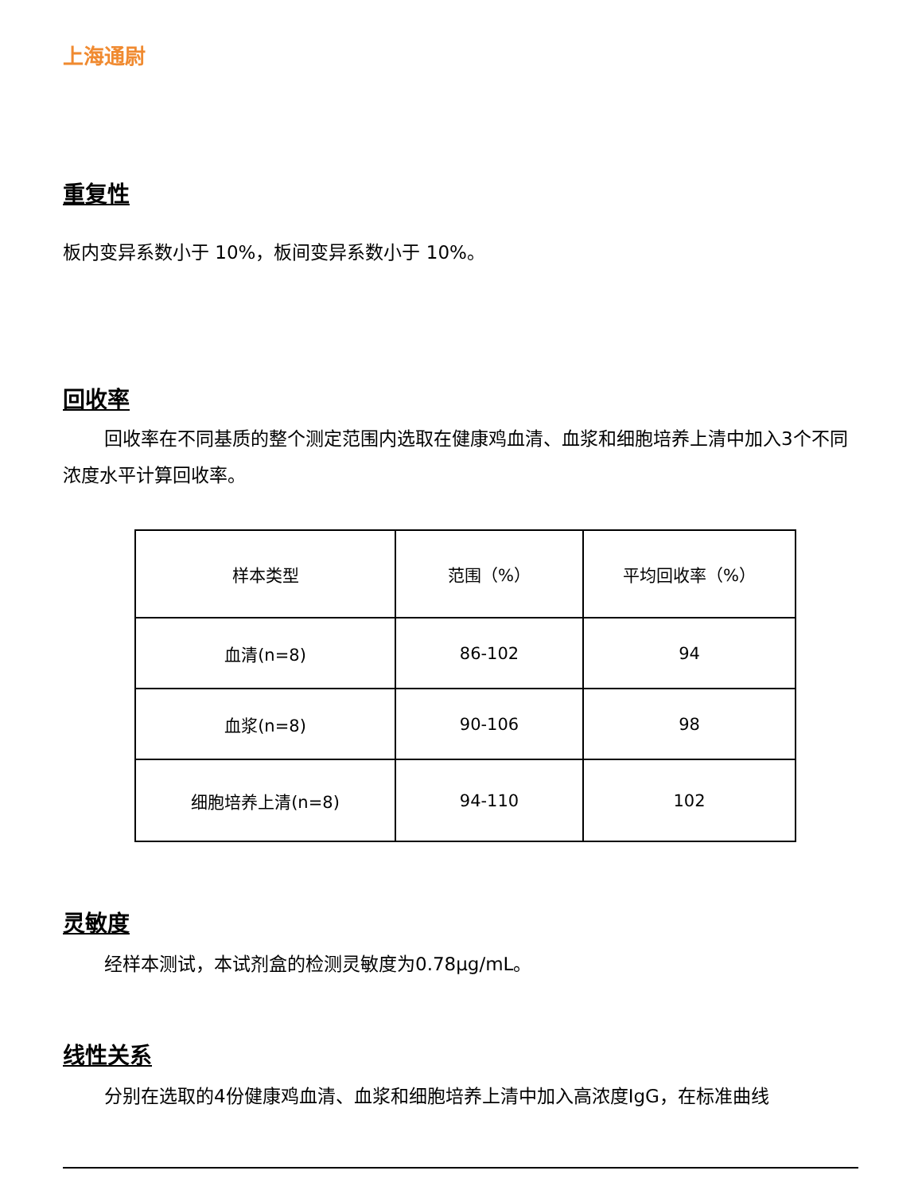上海通尉
重复性
板内变异系数小于 10%，板间变异系数小于 10%。
回收率
回收率在不同基质的整个测定范围内选取在健康鸡血清、血浆和细胞培养上清中加入3个不同浓度水平计算回收率。
| 样本类型 | 范围（%） | 平均回收率（%） |
| 血清(n=8) | 86-102 | 94 |
| 血浆(n=8) | 90-106 | 98 |
| 细胞培养上清(n=8) | 94-110 | 102 |
灵敏度
经样本测试，本试剂盒的检测灵敏度为0.78μg/mL。
线性关系
分别在选取的4份健康鸡血清、血浆和细胞培养上清中加入高浓度IgG，在标准曲线